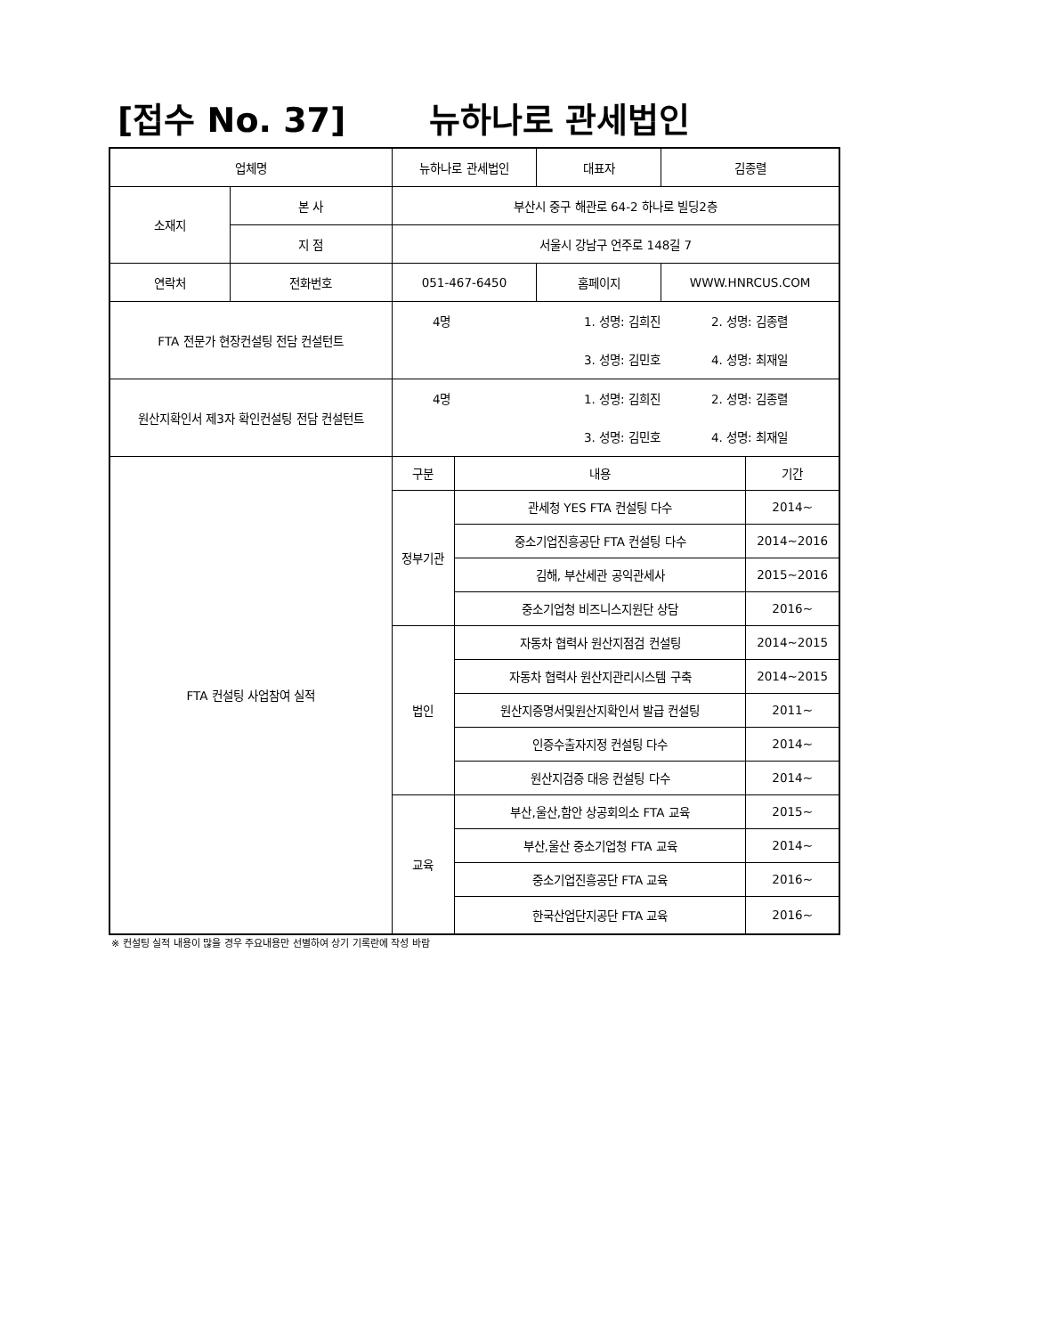[접수 No. 37] 뉴하나로 관세법인
| 업체명 | | 뉴하나로 관세법인 | | 대표자 | 김종렬 | |
| 소재지 | 본 사 | 부산시 중구 해관로 64-2 하나로 빌딩2층 | | | | |
| | 지 점 | 서울시 강남구 언주로 148길 7 | | | | |
| 연락처 | 전화번호 | 051-467-6450 | | 홈페이지 | WWW.HNRCUS.COM | |
| FTA 전문가 현장컨설팅 전담 컨설턴트 | | / 4명 / 1. 성명: 김희진 / 2. 성명: 김종렬 / / / 3. 성명: 김민호 / 4. 성명: 최재일 / | | | | |
| 원산지확인서 제3자 확인컨설팅 전담 컨설턴트 | | / 4명 / 1. 성명: 김희진 / 2. 성명: 김종렬 / / / 3. 성명: 김민호 / 4. 성명: 최재일 / | | | | |
| FTA 컨설팅 사업참여 실적 | | 구분 | 내용 | | | 기간 |
| | | 정부기관 | 관세청 YES FTA 컨설팅 다수 | | | 2014~ |
| | | | 중소기업진흥공단 FTA 컨설팅 다수 | | | 2014~2016 |
| | | | 김해, 부산세관 공익관세사 | | | 2015~2016 |
| | | | 중소기업청 비즈니스지원단 상담 | | | 2016~ |
| | | 법인 | 자동차 협력사 원산지점검 컨설팅 | | | 2014~2015 |
| | | | 자동차 협력사 원산지관리시스템 구축 | | | 2014~2015 |
| | | | 원산지증명서및원산지확인서 발급 컨설팅 | | | 2011~ |
| | | | 인증수출자지정 컨설팅 다수 | | | 2014~ |
| | | | 원산지검증 대응 컨설팅 다수 | | | 2014~ |
| | | 교육 | 부산,울산,함안 상공회의소 FTA 교육 | | | 2015~ |
| | | | 부산,울산 중소기업청 FTA 교육 | | | 2014~ |
| | | | 중소기업진흥공단 FTA 교육 | | | 2016~ |
| | | | 한국산업단지공단 FTA 교육 | | | 2016~ |
※ 컨설팅 실적 내용이 많을 경우 주요내용만 선별하여 상기 기록란에 작성 바람